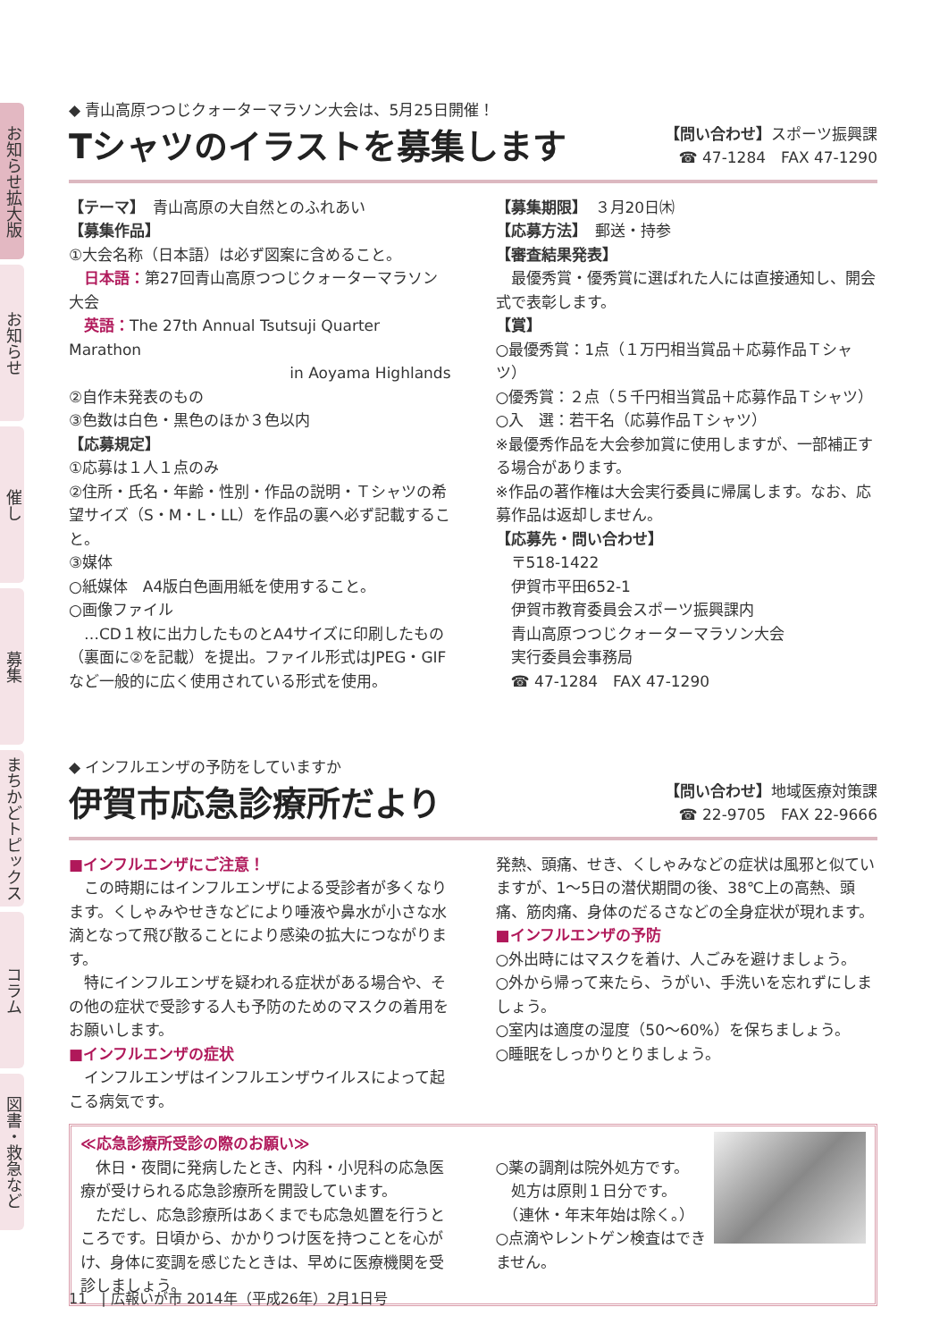お知らせ拡大版
お知らせ
催し
募集
まちかどトピックス
コラム
図書・救急など
◆ 青山高原つつじクォーターマラソン大会は、5月25日開催！
Tシャツのイラストを募集します
【問い合わせ】スポーツ振興課
☎ 47-1284　FAX 47-1290
【テーマ】　青山高原の大自然とのふれあい
【募集作品】
①大会名称（日本語）は必ず図案に含めること。
　日本語：第27回青山高原つつじクォーターマラソン大会
　英語：The 27th Annual Tsutsuji Quarter Marathon
in Aoyama Highlands
②自作未発表のもの
③色数は白色・黒色のほか３色以内
【応募規定】
①応募は１人１点のみ
②住所・氏名・年齢・性別・作品の説明・Ｔシャツの希望サイズ（S・M・L・LL）を作品の裏へ必ず記載すること。
③媒体
○紙媒体　A4版白色画用紙を使用すること。
○画像ファイル
　…CD１枚に出力したものとA4サイズに印刷したもの（裏面に②を記載）を提出。ファイル形式はJPEG・GIFなど一般的に広く使用されている形式を使用。
【募集期限】　３月20日㈭
【応募方法】　郵送・持参
【審査結果発表】
　最優秀賞・優秀賞に選ばれた人には直接通知し、開会式で表彰します。
【賞】
○最優秀賞：1点（１万円相当賞品＋応募作品Ｔシャツ）
○優秀賞：２点（５千円相当賞品＋応募作品Ｔシャツ）
○入　選：若干名（応募作品Ｔシャツ）
※最優秀作品を大会参加賞に使用しますが、一部補正する場合があります。
※作品の著作権は大会実行委員に帰属します。なお、応募作品は返却しません。
【応募先・問い合わせ】
　〒518-1422
　伊賀市平田652-1
　伊賀市教育委員会スポーツ振興課内
　青山高原つつじクォーターマラソン大会
　実行委員会事務局
　☎ 47-1284　FAX 47-1290
◆ インフルエンザの予防をしていますか
伊賀市応急診療所だより
【問い合わせ】地域医療対策課
☎ 22-9705　FAX 22-9666
■インフルエンザにご注意！
　この時期にはインフルエンザによる受診者が多くなります。くしゃみやせきなどにより唾液や鼻水が小さな水滴となって飛び散ることにより感染の拡大につながります。
　特にインフルエンザを疑われる症状がある場合や、その他の症状で受診する人も予防のためのマスクの着用をお願いします。
■インフルエンザの症状
　インフルエンザはインフルエンザウイルスによって起こる病気です。
発熱、頭痛、せき、くしゃみなどの症状は風邪と似ていますが、1～5日の潜伏期間の後、38℃上の高熱、頭痛、筋肉痛、身体のだるさなどの全身症状が現れます。
■インフルエンザの予防
○外出時にはマスクを着け、人ごみを避けましょう。
○外から帰って来たら、うがい、手洗いを忘れずにしましょう。
○室内は適度の湿度（50～60%）を保ちましょう。
○睡眠をしっかりとりましょう。
≪応急診療所受診の際のお願い≫
　休日・夜間に発病したとき、内科・小児科の応急医療が受けられる応急診療所を開設しています。
　ただし、応急診療所はあくまでも応急処置を行うところです。日頃から、かかりつけ医を持つことを心がけ、身体に変調を感じたときは、早めに医療機関を受診しましょう。
○薬の調剤は院外処方です。
　処方は原則１日分です。
　（連休・年末年始は除く。）
○点滴やレントゲン検査はできません。
11　| 広報いが市 2014年（平成26年）2月1日号